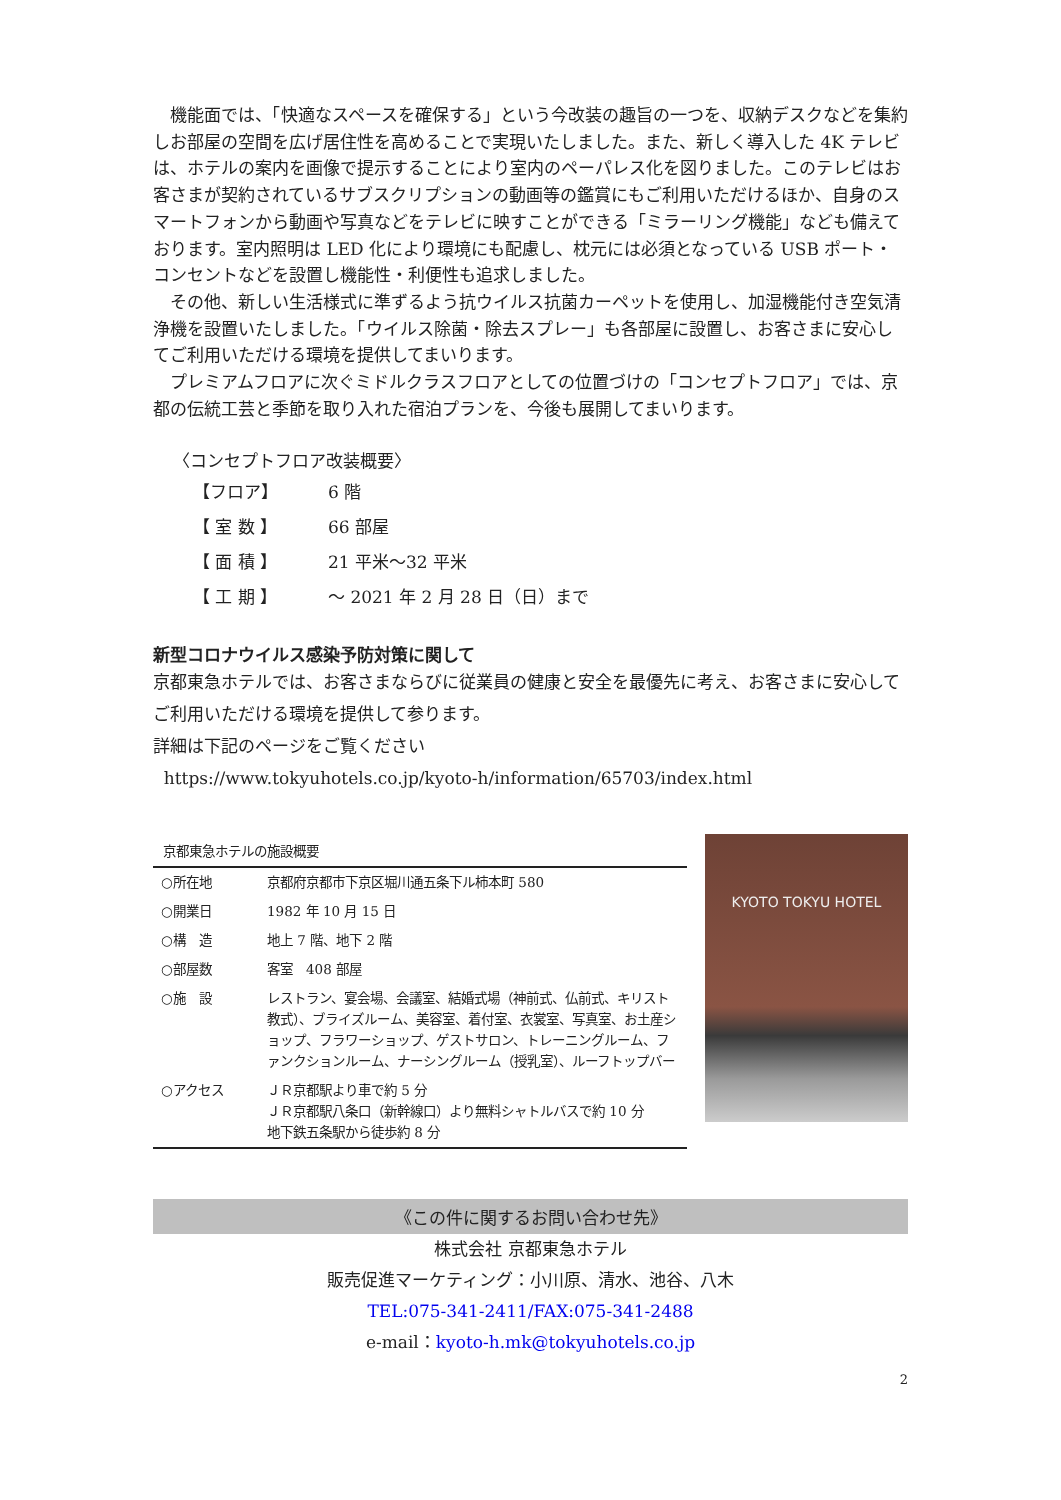機能面では、「快適なスペースを確保する」という今改装の趣旨の一つを、収納デスクなどを集約しお部屋の空間を広げ居住性を高めることで実現いたしました。また、新しく導入した 4K テレビは、ホテルの案内を画像で提示することにより室内のペーパレス化を図りました。このテレビはお客さまが契約されているサブスクリプションの動画等の鑑賞にもご利用いただけるほか、自身のスマートフォンから動画や写真などをテレビに映すことができる「ミラーリング機能」なども備えております。室内照明は LED 化により環境にも配慮し、枕元には必須となっている USB ポート・コンセントなどを設置し機能性・利便性も追求しました。
その他、新しい生活様式に準ずるよう抗ウイルス抗菌カーペットを使用し、加湿機能付き空気清浄機を設置いたしました。「ウイルス除菌・除去スプレー」も各部屋に設置し、お客さまに安心してご利用いただける環境を提供してまいります。
プレミアムフロアに次ぐミドルクラスフロアとしての位置づけの「コンセプトフロア」では、京都の伝統工芸と季節を取り入れた宿泊プランを、今後も展開してまいります。
〈コンセプトフロア改装概要〉
【フロア】 6 階
【 室 数 】 66 部屋
【 面 積 】 21 平米～32 平米
【 工 期 】 ～ 2021 年 2 月 28 日（日）まで
新型コロナウイルス感染予防対策に関して
京都東急ホテルでは、お客さまならびに従業員の健康と安全を最優先に考え、お客さまに安心してご利用いただける環境を提供して参ります。
詳細は下記のページをご覧ください
https://www.tokyuhotels.co.jp/kyoto-h/information/65703/index.html
京都東急ホテルの施設概要
| ○所在地 | 京都府京都市下京区堀川通五条下ル柿本町 580 |
| ○開業日 | 1982 年 10 月 15 日 |
| ○構 造 | 地上 7 階、地下 2 階 |
| ○部屋数 | 客室 408 部屋 |
| ○施 設 | レストラン、宴会場、会議室、結婚式場（神前式、仏前式、キリスト教式）、ブライズルーム、美容室、着付室、衣裳室、写真室、お土産ショップ、フラワーショップ、ゲストサロン、トレーニングルーム、ファンクションルーム、ナーシングルーム（授乳室）、ルーフトップバー |
| ○アクセス | ＪＲ京都駅より車で約 5 分 ＪＲ京都駅八条口（新幹線口）より無料シャトルバスで約 10 分 地下鉄五条駅から徒歩約 8 分 |
KYOTO TOKYU HOTEL
《この件に関するお問い合わせ先》
株式会社 京都東急ホテル
販売促進マーケティング：小川原、清水、池谷、八木
TEL:075-341-2411/FAX:075-341-2488
e-mail：kyoto-h.mk@tokyuhotels.co.jp
2